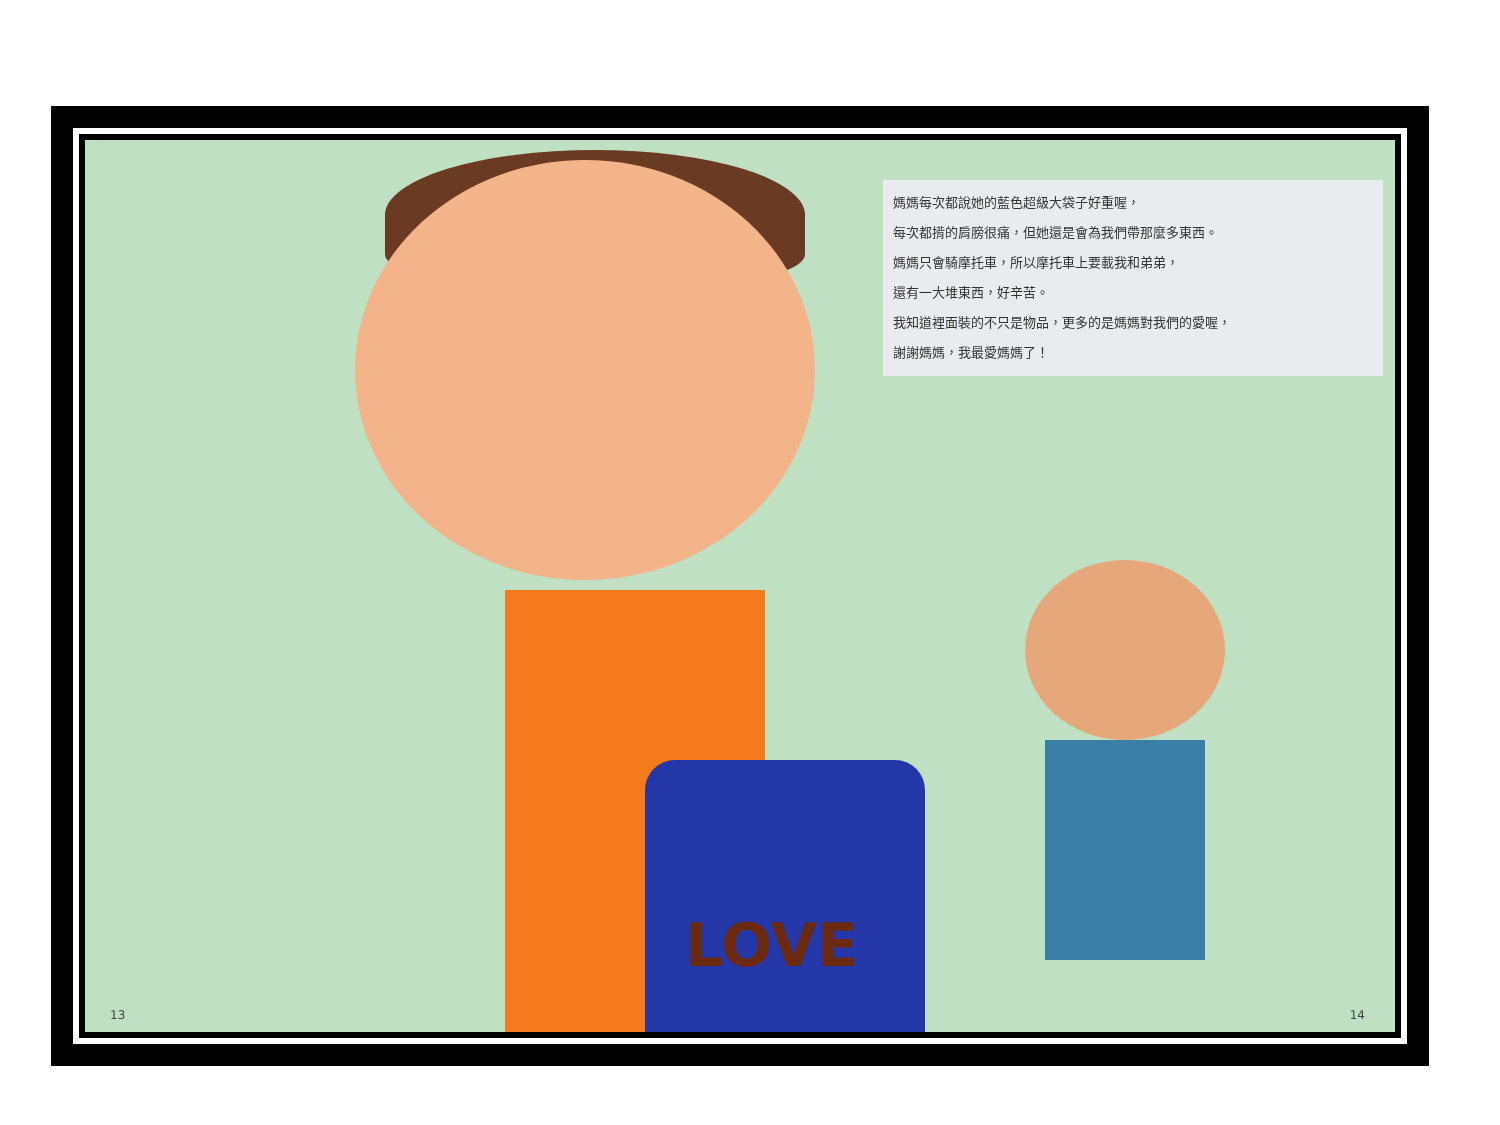LOVE
媽媽每次都說她的藍色超級大袋子好重喔，
每次都揹的肩膀很痛，但她還是會為我們帶那麼多東西。
媽媽只會騎摩托車，所以摩托車上要載我和弟弟，
還有一大堆東西，好辛苦。
我知道裡面裝的不只是物品，更多的是媽媽對我們的愛喔，
謝謝媽媽，我最愛媽媽了！
13 14